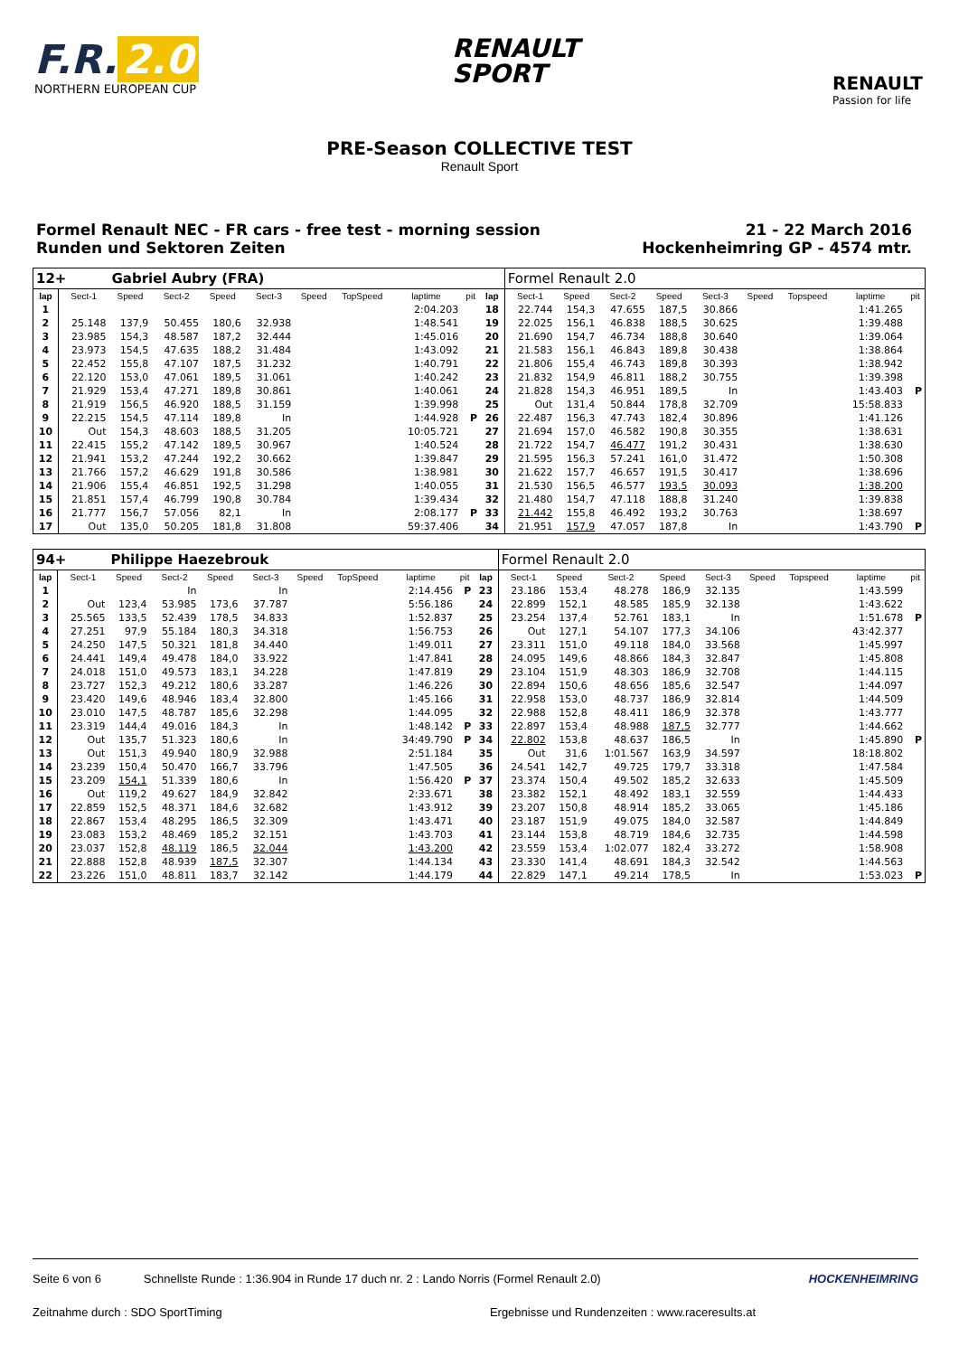F.R. 2.0
NORTHERN EUROPEAN CUP
RENAULT
SPORT
RENAULT
Passion for life
PRE-Season COLLECTIVE TEST
Renault Sport
Formel Renault NEC - FR cars - free test - morning session
Runden und Sektoren Zeiten
21 - 22 March 2016
Hockenheimring GP - 4574 mtr.
| 12+ | | Gabriel Aubry (FRA) | | | | | | | | | Formel Renault 2.0 | | | | | | | | |
| lap | Sect-1 | Speed | Sect-2 | Speed | Sect-3 | Speed | TopSpeed | laptime | pit | lap | Sect-1 | Speed | Sect-2 | Speed | Sect-3 | Speed | Topspeed | laptime | pit |
| 1 | | | | | | | | 2:04.203 | | 18 | 22.744 | 154,3 | 47.655 | 187,5 | 30.866 | | | 1:41.265 | |
| 2 | 25.148 | 137,9 | 50.455 | 180,6 | 32.938 | | | 1:48.541 | | 19 | 22.025 | 156,1 | 46.838 | 188,5 | 30.625 | | | 1:39.488 | |
| 3 | 23.985 | 154,3 | 48.587 | 187,2 | 32.444 | | | 1:45.016 | | 20 | 21.690 | 154,7 | 46.734 | 188,8 | 30.640 | | | 1:39.064 | |
| 4 | 23.973 | 154,5 | 47.635 | 188,2 | 31.484 | | | 1:43.092 | | 21 | 21.583 | 156,1 | 46.843 | 189,8 | 30.438 | | | 1:38.864 | |
| 5 | 22.452 | 155,8 | 47.107 | 187,5 | 31.232 | | | 1:40.791 | | 22 | 21.806 | 155,4 | 46.743 | 189,8 | 30.393 | | | 1:38.942 | |
| 6 | 22.120 | 153,0 | 47.061 | 189,5 | 31.061 | | | 1:40.242 | | 23 | 21.832 | 154,9 | 46.811 | 188,2 | 30.755 | | | 1:39.398 | |
| 7 | 21.929 | 153,4 | 47.271 | 189,8 | 30.861 | | | 1:40.061 | | 24 | 21.828 | 154,3 | 46.951 | 189,5 | In | | | 1:43.403 | P |
| 8 | 21.919 | 156,5 | 46.920 | 188,5 | 31.159 | | | 1:39.998 | | 25 | Out | 131,4 | 50.844 | 178,8 | 32.709 | | | 15:58.833 | |
| 9 | 22.215 | 154,5 | 47.114 | 189,8 | In | | | 1:44.928 | P | 26 | 22.487 | 156,3 | 47.743 | 182,4 | 30.896 | | | 1:41.126 | |
| 10 | Out | 154,3 | 48.603 | 188,5 | 31.205 | | | 10:05.721 | | 27 | 21.694 | 157,0 | 46.582 | 190,8 | 30.355 | | | 1:38.631 | |
| 11 | 22.415 | 155,2 | 47.142 | 189,5 | 30.967 | | | 1:40.524 | | 28 | 21.722 | 154,7 | 46.477 | 191,2 | 30.431 | | | 1:38.630 | |
| 12 | 21.941 | 153,2 | 47.244 | 192,2 | 30.662 | | | 1:39.847 | | 29 | 21.595 | 156,3 | 57.241 | 161,0 | 31.472 | | | 1:50.308 | |
| 13 | 21.766 | 157,2 | 46.629 | 191,8 | 30.586 | | | 1:38.981 | | 30 | 21.622 | 157,7 | 46.657 | 191,5 | 30.417 | | | 1:38.696 | |
| 14 | 21.906 | 155,4 | 46.851 | 192,5 | 31.298 | | | 1:40.055 | | 31 | 21.530 | 156,5 | 46.577 | 193,5 | 30.093 | | | 1:38.200 | |
| 15 | 21.851 | 157,4 | 46.799 | 190,8 | 30.784 | | | 1:39.434 | | 32 | 21.480 | 154,7 | 47.118 | 188,8 | 31.240 | | | 1:39.838 | |
| 16 | 21.777 | 156,7 | 57.056 | 82,1 | In | | | 2:08.177 | P | 33 | 21.442 | 155,8 | 46.492 | 193,2 | 30.763 | | | 1:38.697 | |
| 17 | Out | 135,0 | 50.205 | 181,8 | 31.808 | | | 59:37.406 | | 34 | 21.951 | 157,9 | 47.057 | 187,8 | In | | | 1:43.790 | P |
| 94+ | | Philippe Haezebrouk | | | | | | | | | Formel Renault 2.0 | | | | | | | | |
| lap | Sect-1 | Speed | Sect-2 | Speed | Sect-3 | Speed | TopSpeed | laptime | pit | lap | Sect-1 | Speed | Sect-2 | Speed | Sect-3 | Speed | Topspeed | laptime | pit |
| 1 | | | In | | In | | | 2:14.456 | P | 23 | 23.186 | 153,4 | 48.278 | 186,9 | 32.135 | | | 1:43.599 | |
| 2 | Out | 123,4 | 53.985 | 173,6 | 37.787 | | | 5:56.186 | | 24 | 22.899 | 152,1 | 48.585 | 185,9 | 32.138 | | | 1:43.622 | |
| 3 | 25.565 | 133,5 | 52.439 | 178,5 | 34.833 | | | 1:52.837 | | 25 | 23.254 | 137,4 | 52.761 | 183,1 | In | | | 1:51.678 | P |
| 4 | 27.251 | 97,9 | 55.184 | 180,3 | 34.318 | | | 1:56.753 | | 26 | Out | 127,1 | 54.107 | 177,3 | 34.106 | | | 43:42.377 | |
| 5 | 24.250 | 147,5 | 50.321 | 181,8 | 34.440 | | | 1:49.011 | | 27 | 23.311 | 151,0 | 49.118 | 184,0 | 33.568 | | | 1:45.997 | |
| 6 | 24.441 | 149,4 | 49.478 | 184,0 | 33.922 | | | 1:47.841 | | 28 | 24.095 | 149,6 | 48.866 | 184,3 | 32.847 | | | 1:45.808 | |
| 7 | 24.018 | 151,0 | 49.573 | 183,1 | 34.228 | | | 1:47.819 | | 29 | 23.104 | 151,9 | 48.303 | 186,9 | 32.708 | | | 1:44.115 | |
| 8 | 23.727 | 152,3 | 49.212 | 180,6 | 33.287 | | | 1:46.226 | | 30 | 22.894 | 150,6 | 48.656 | 185,6 | 32.547 | | | 1:44.097 | |
| 9 | 23.420 | 149,6 | 48.946 | 183,4 | 32.800 | | | 1:45.166 | | 31 | 22.958 | 153,0 | 48.737 | 186,9 | 32.814 | | | 1:44.509 | |
| 10 | 23.010 | 147,5 | 48.787 | 185,6 | 32.298 | | | 1:44.095 | | 32 | 22.988 | 152,8 | 48.411 | 186,9 | 32.378 | | | 1:43.777 | |
| 11 | 23.319 | 144,4 | 49.016 | 184,3 | In | | | 1:48.142 | P | 33 | 22.897 | 153,4 | 48.988 | 187,5 | 32.777 | | | 1:44.662 | |
| 12 | Out | 135,7 | 51.323 | 180,6 | In | | | 34:49.790 | P | 34 | 22.802 | 153,8 | 48.637 | 186,5 | In | | | 1:45.890 | P |
| 13 | Out | 151,3 | 49.940 | 180,9 | 32.988 | | | 2:51.184 | | 35 | Out | 31,6 | 1:01.567 | 163,9 | 34.597 | | | 18:18.802 | |
| 14 | 23.239 | 150,4 | 50.470 | 166,7 | 33.796 | | | 1:47.505 | | 36 | 24.541 | 142,7 | 49.725 | 179,7 | 33.318 | | | 1:47.584 | |
| 15 | 23.209 | 154,1 | 51.339 | 180,6 | In | | | 1:56.420 | P | 37 | 23.374 | 150,4 | 49.502 | 185,2 | 32.633 | | | 1:45.509 | |
| 16 | Out | 119,2 | 49.627 | 184,9 | 32.842 | | | 2:33.671 | | 38 | 23.382 | 152,1 | 48.492 | 183,1 | 32.559 | | | 1:44.433 | |
| 17 | 22.859 | 152,5 | 48.371 | 184,6 | 32.682 | | | 1:43.912 | | 39 | 23.207 | 150,8 | 48.914 | 185,2 | 33.065 | | | 1:45.186 | |
| 18 | 22.867 | 153,4 | 48.295 | 186,5 | 32.309 | | | 1:43.471 | | 40 | 23.187 | 151,9 | 49.075 | 184,0 | 32.587 | | | 1:44.849 | |
| 19 | 23.083 | 153,2 | 48.469 | 185,2 | 32.151 | | | 1:43.703 | | 41 | 23.144 | 153,8 | 48.719 | 184,6 | 32.735 | | | 1:44.598 | |
| 20 | 23.037 | 152,8 | 48.119 | 186,5 | 32.044 | | | 1:43.200 | | 42 | 23.559 | 153,4 | 1:02.077 | 182,4 | 33.272 | | | 1:58.908 | |
| 21 | 22.888 | 152,8 | 48.939 | 187,5 | 32.307 | | | 1:44.134 | | 43 | 23.330 | 141,4 | 48.691 | 184,3 | 32.542 | | | 1:44.563 | |
| 22 | 23.226 | 151,0 | 48.811 | 183,7 | 32.142 | | | 1:44.179 | | 44 | 22.829 | 147,1 | 49.214 | 178,5 | In | | | 1:53.023 | P |
Seite 6 von 6 Schnellste Runde : 1:36.904 in Runde 17 duch nr. 2 : Lando Norris (Formel Renault 2.0) HOCKENHEIMRING
Zeitnahme durch : SDO SportTiming Ergebnisse und Rundenzeiten : www.raceresults.at